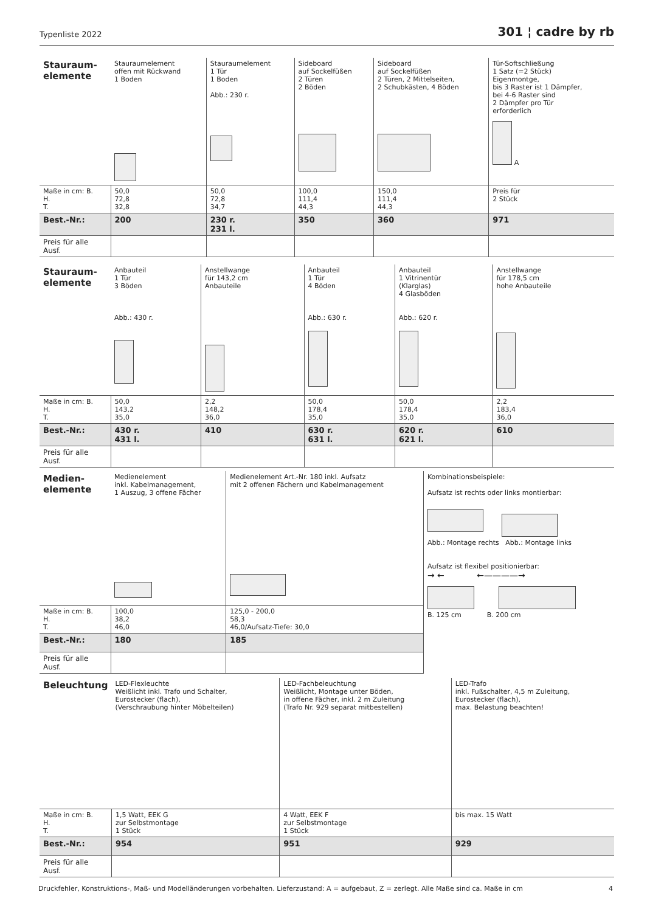Typenliste 2022 301 ¦ cadre by rb
| Stauraum- elemente | Stauraumelement offen mit Rückwand 1 Boden | Stauraumelement 1 Tür 1 Boden Abb.: 230 r. | Sideboard auf Sockelfüßen 2 Türen 2 Böden | Sideboard auf Sockelfüßen 2 Türen, 2 Mittelseiten, 2 Schubkästen, 4 Böden | Tür-Softschließung 1 Satz (=2 Stück) Eigenmontge, bis 3 Raster ist 1 Dämpfer, bei 4-6 Raster sind 2 Dämpfer pro Tür erforderlich A |
| Maße in cm: B. H. T. | 50,0 72,8 32,8 | 50,0 72,8 34,7 | 100,0 111,4 44,3 | 150,0 111,4 44,3 | Preis für 2 Stück |
| Best.-Nr.: | 200 | 230 r. 231 l. | 350 | 360 | 971 |
| Preis für alle Ausf. | | | | | |
| Stauraum- elemente | Anbauteil 1 Tür 3 Böden Abb.: 430 r. | Anstellwange für 143,2 cm Anbauteile | Anbauteil 1 Tür 4 Böden Abb.: 630 r. | Anbauteil 1 Vitrinentür (Klarglas) 4 Glasböden Abb.: 620 r. | Anstellwange für 178,5 cm hohe Anbauteile |
| Maße in cm: B. H. T. | 50,0 143,2 35,0 | 2,2 148,2 36,0 | 50,0 178,4 35,0 | 50,0 178,4 35,0 | 2,2 183,4 36,0 |
| Best.-Nr.: | 430 r. 431 l. | 410 | 630 r. 631 l. | 620 r. 621 l. | 610 |
| Preis für alle Ausf. | | | | | |
| Medien- elemente | Medienelement inkl. Kabelmanagement, 1 Auszug, 3 offene Fächer | Medienelement Art.-Nr. 180 inkl. Aufsatz mit 2 offenen Fächern und Kabelmanagement | Kombinationsbeispiele: Aufsatz ist rechts oder links montierbar: Abb.: Montage rechts Abb.: Montage links Aufsatz ist flexibel positionierbar: → ← ←————→ B. 125 cm B. 200 cm |
| Maße in cm: B. H. T. | 100,0 38,2 46,0 | 125,0 - 200,0 58,3 46,0/Aufsatz-Tiefe: 30,0 | |
| Best.-Nr.: | 180 | 185 | |
| Preis für alle Ausf. | | | |
| Beleuchtung | LED-Flexleuchte Weißlicht inkl. Trafo und Schalter, Eurostecker (flach), (Verschraubung hinter Möbelteilen) | LED-Fachbeleuchtung Weißlicht, Montage unter Böden, in offene Fächer, inkl. 2 m Zuleitung (Trafo Nr. 929 separat mitbestellen) | LED-Trafo inkl. Fußschalter, 4,5 m Zuleitung, Eurostecker (flach), max. Belastung beachten! |
| Maße in cm: B. H. T. | 1,5 Watt, EEK G zur Selbstmontage 1 Stück | 4 Watt, EEK F zur Selbstmontage 1 Stück | bis max. 15 Watt |
| Best.-Nr.: | 954 | 951 | 929 |
| Preis für alle Ausf. | | | |
Druckfehler, Konstruktions-, Maß- und Modelländerungen vorbehalten. Lieferzustand: A = aufgebaut, Z = zerlegt. Alle Maße sind ca. Maße in cm 4